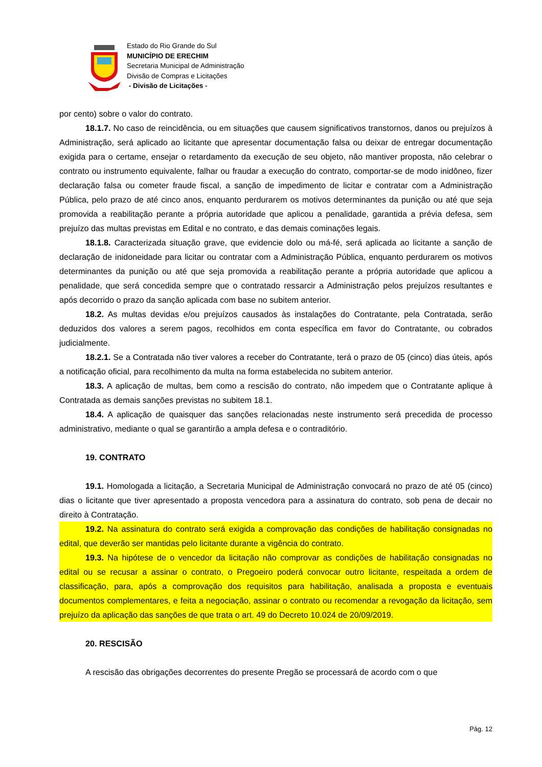Estado do Rio Grande do Sul
MUNICÍPIO DE ERECHIM
Secretaria Municipal de Administração
Divisão de Compras e Licitações
- Divisão de Licitações -
por cento) sobre o valor do contrato.
18.1.7. No caso de reincidência, ou em situações que causem significativos transtornos, danos ou prejuízos à Administração, será aplicado ao licitante que apresentar documentação falsa ou deixar de entregar documentação exigida para o certame, ensejar o retardamento da execução de seu objeto, não mantiver proposta, não celebrar o contrato ou instrumento equivalente, falhar ou fraudar a execução do contrato, comportar-se de modo inidôneo, fizer declaração falsa ou cometer fraude fiscal, a sanção de impedimento de licitar e contratar com a Administração Pública, pelo prazo de até cinco anos, enquanto perdurarem os motivos determinantes da punição ou até que seja promovida a reabilitação perante a própria autoridade que aplicou a penalidade, garantida a prévia defesa, sem prejuízo das multas previstas em Edital e no contrato, e das demais cominações legais.
18.1.8. Caracterizada situação grave, que evidencie dolo ou má-fé, será aplicada ao licitante a sanção de declaração de inidoneidade para licitar ou contratar com a Administração Pública, enquanto perdurarem os motivos determinantes da punição ou até que seja promovida a reabilitação perante a própria autoridade que aplicou a penalidade, que será concedida sempre que o contratado ressarcir a Administração pelos prejuízos resultantes e após decorrido o prazo da sanção aplicada com base no subitem anterior.
18.2. As multas devidas e/ou prejuízos causados às instalações do Contratante, pela Contratada, serão deduzidos dos valores a serem pagos, recolhidos em conta específica em favor do Contratante, ou cobrados judicialmente.
18.2.1. Se a Contratada não tiver valores a receber do Contratante, terá o prazo de 05 (cinco) dias úteis, após a notificação oficial, para recolhimento da multa na forma estabelecida no subitem anterior.
18.3. A aplicação de multas, bem como a rescisão do contrato, não impedem que o Contratante aplique à Contratada as demais sanções previstas no subitem 18.1.
18.4. A aplicação de quaisquer das sanções relacionadas neste instrumento será precedida de processo administrativo, mediante o qual se garantirão a ampla defesa e o contraditório.
19. CONTRATO
19.1. Homologada a licitação, a Secretaria Municipal de Administração convocará no prazo de até 05 (cinco) dias o licitante que tiver apresentado a proposta vencedora para a assinatura do contrato, sob pena de decair no direito à Contratação.
19.2. Na assinatura do contrato será exigida a comprovação das condições de habilitação consignadas no edital, que deverão ser mantidas pelo licitante durante a vigência do contrato.
19.3. Na hipótese de o vencedor da licitação não comprovar as condições de habilitação consignadas no edital ou se recusar a assinar o contrato, o Pregoeiro poderá convocar outro licitante, respeitada a ordem de classificação, para, após a comprovação dos requisitos para habilitação, analisada a proposta e eventuais documentos complementares, e feita a negociação, assinar o contrato ou recomendar a revogação da licitação, sem prejuízo da aplicação das sanções de que trata o art. 49 do Decreto 10.024 de 20/09/2019.
20. RESCISÃO
A rescisão das obrigações decorrentes do presente Pregão se processará de acordo com o que
Pág. 12